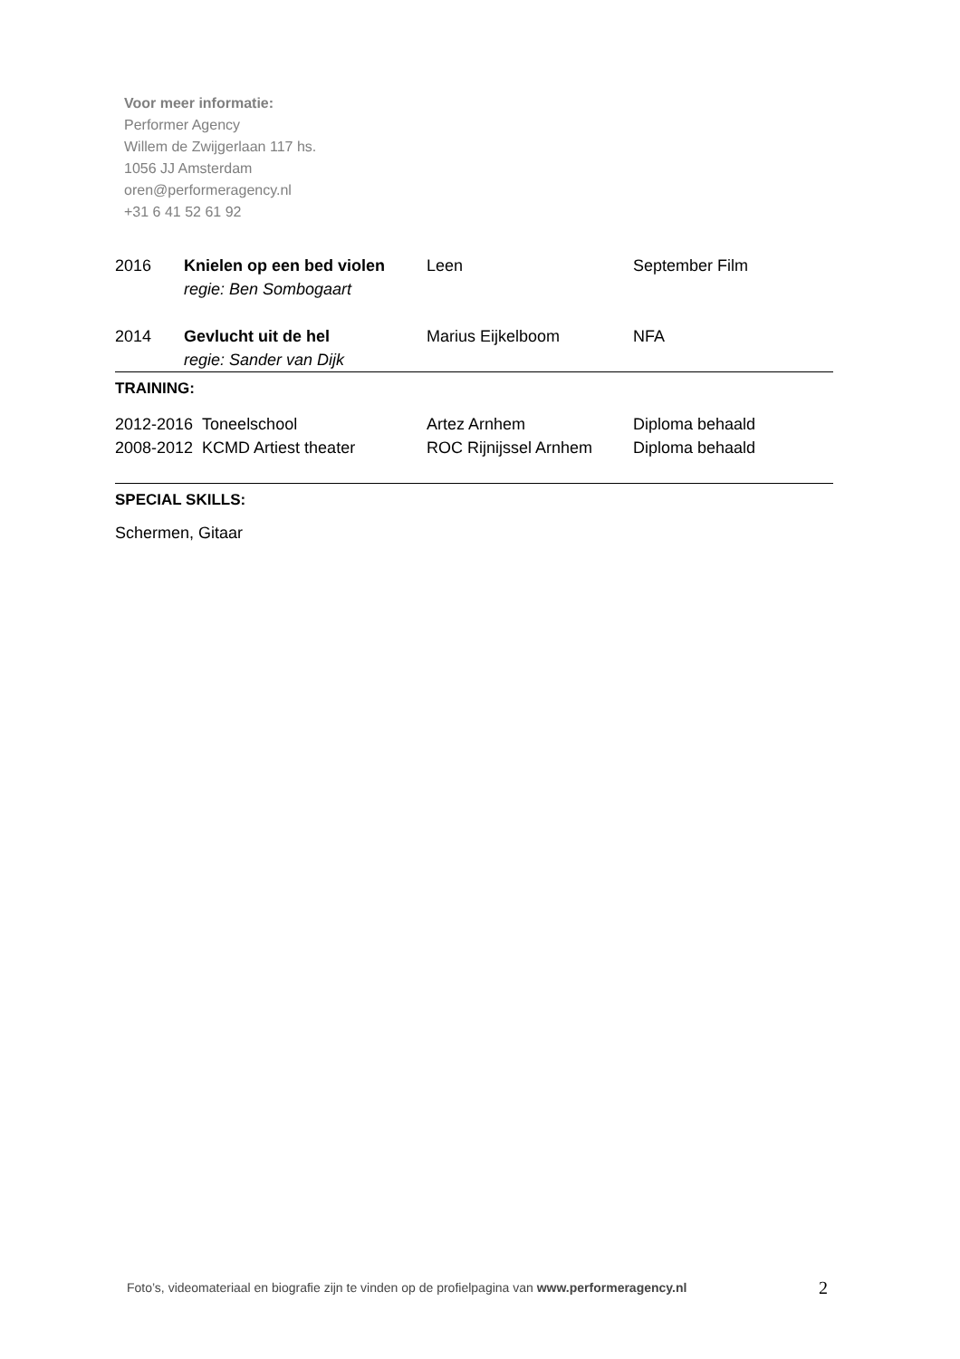Voor meer informatie:
Performer Agency
Willem de Zwijgerlaan 117 hs.
1056 JJ Amsterdam
oren@performeragency.nl
+31 6 41 52 61 92
| 2016 | Knielen op een bed violen regie: Ben Sombogaart | Leen | September Film |
| 2014 | Gevlucht uit de hel regie: Sander van Dijk | Marius Eijkelboom | NFA |
TRAINING:
| 2012-2016 Toneelschool | Artez Arnhem | Diploma behaald |
| 2008-2012 KCMD Artiest theater | ROC Rijnijssel Arnhem | Diploma behaald |
SPECIAL SKILLS:
Schermen, Gitaar
Foto’s, videomateriaal en biografie zijn te vinden op de profielpagina van www.performeragency.nl
2